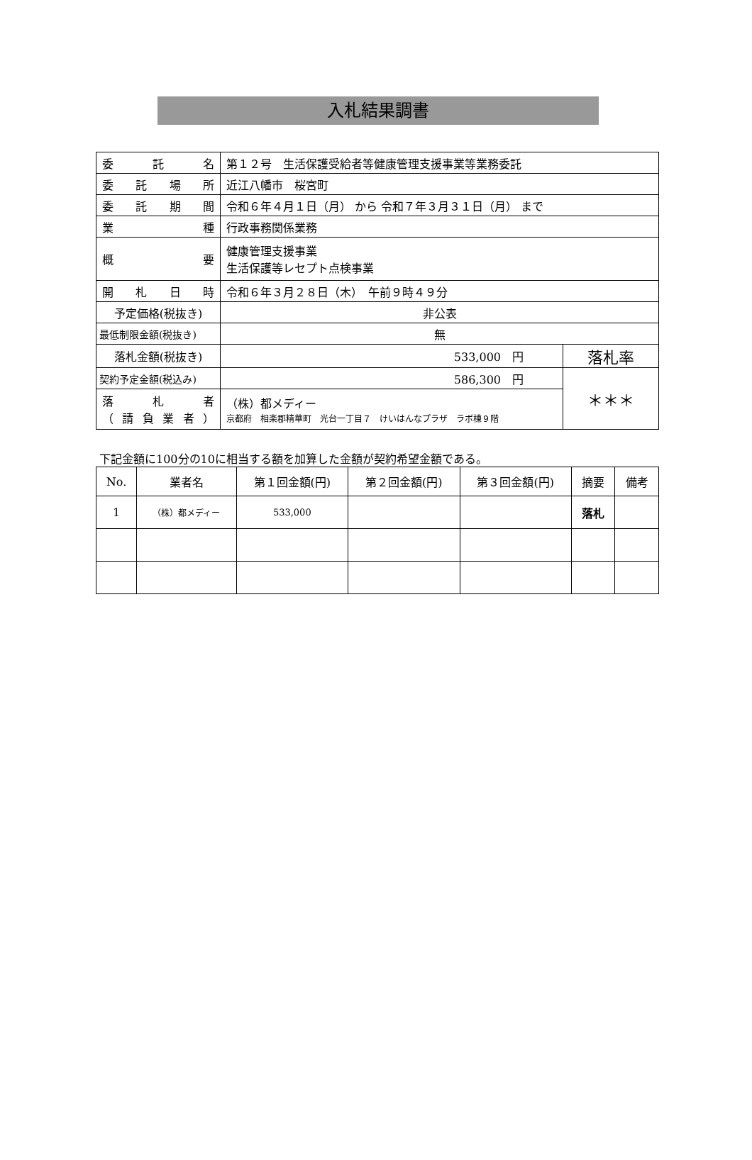入札結果調書
| 委 託 名 | 第１２号 生活保護受給者等健康管理支援事業等業務委託 | |
| 委託場所 | 近江八幡市 桜宮町 | |
| 委託期間 | 令和６年４月１日（月） から 令和７年３月３１日（月） まで | |
| 業 種 | 行政事務関係業務 | |
| 概 要 | 健康管理支援事業 生活保護等レセプト点検事業 | |
| 開札日時 | 令和６年３月２８日（木） 午前９時４９分 | |
| 予定価格(税抜き) | 非公表 | |
| 最低制限金額(税抜き) | 無 | |
| 落札金額(税抜き) | 533,000 円 | 落札率 |
| 契約予定金額(税込み) | 586,300 円 | ＊＊＊ |
| 落 札 者 （請負業者） | （株）都メディー 京都府 相楽郡精華町 光台一丁目７ けいはんなプラザ ラボ棟９階 | |
下記金額に100分の10に相当する額を加算した金額が契約希望金額である。
| No. | 業者名 | 第１回金額(円) | 第２回金額(円) | 第３回金額(円) | 摘要 | 備考 |
| --- | --- | --- | --- | --- | --- | --- |
| 1 | （株）都メディー | 533,000 | | | 落札 | |